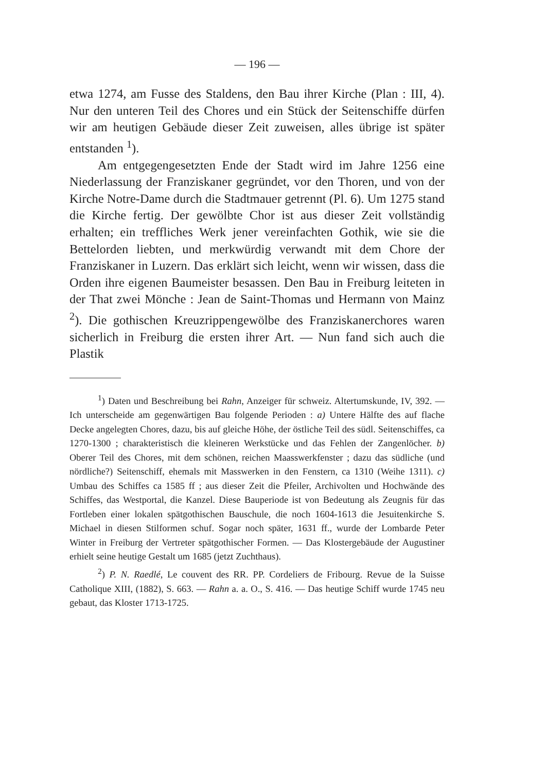— 196 —
etwa 1274, am Fusse des Staldens, den Bau ihrer Kirche (Plan : III, 4). Nur den unteren Teil des Chores und ein Stück der Seitenschiffe dürfen wir am heutigen Gebäude dieser Zeit zuweisen, alles übrige ist später entstanden <sup>1</sup>).
Am entgegengesetzten Ende der Stadt wird im Jahre 1256 eine Niederlassung der Franziskaner gegründet, vor den Thoren, und von der Kirche Notre-Dame durch die Stadtmauer getrennt (Pl. 6). Um 1275 stand die Kirche fertig. Der gewölbte Chor ist aus dieser Zeit vollständig erhalten; ein treffliches Werk jener vereinfachten Gothik, wie sie die Bettelorden liebten, und merkwürdig verwandt mit dem Chore der Franziskaner in Luzern. Das erklärt sich leicht, wenn wir wissen, dass die Orden ihre eigenen Baumeister besassen. Den Bau in Freiburg leiteten in der That zwei Mönche : Jean de Saint-Thomas und Hermann von Mainz <sup>2</sup>). Die gothischen Kreuzrippengewölbe des Franziskanerchores waren sicherlich in Freiburg die ersten ihrer Art. — Nun fand sich auch die Plastik
<sup>1</sup>) Daten und Beschreibung bei Rahn, Anzeiger für schweiz. Altertumskunde, IV, 392. — Ich unterscheide am gegenwärtigen Bau folgende Perioden : a) Untere Hälfte des auf flache Decke angelegten Chores, dazu, bis auf gleiche Höhe, der östliche Teil des südl. Seitenschiffes, ca 1270-1300 ; charakteristisch die kleineren Werkstücke und das Fehlen der Zangenlöcher. b) Oberer Teil des Chores, mit dem schönen, reichen Maasswerkfenster ; dazu das südliche (und nördliche?) Seitenschiff, ehemals mit Masswerken in den Fenstern, ca 1310 (Weihe 1311). c) Umbau des Schiffes ca 1585 ff ; aus dieser Zeit die Pfeiler, Archivolten und Hochwände des Schiffes, das Westportal, die Kanzel. Diese Bauperiode ist von Bedeutung als Zeugnis für das Fortleben einer lokalen spätgothischen Bauschule, die noch 1604-1613 die Jesuitenkirche S. Michael in diesen Stilformen schuf. Sogar noch später, 1631 ff., wurde der Lombarde Peter Winter in Freiburg der Vertreter spätgothischer Formen. — Das Klostergebäude der Augustiner erhielt seine heutige Gestalt um 1685 (jetzt Zuchthaus).
<sup>2</sup>) P. N. Raedlé, Le couvent des RR. PP. Cordeliers de Fribourg. Revue de la Suisse Catholique XIII, (1882), S. 663. — Rahn a. a. O., S. 416. — Das heutige Schiff wurde 1745 neu gebaut, das Kloster 1713-1725.